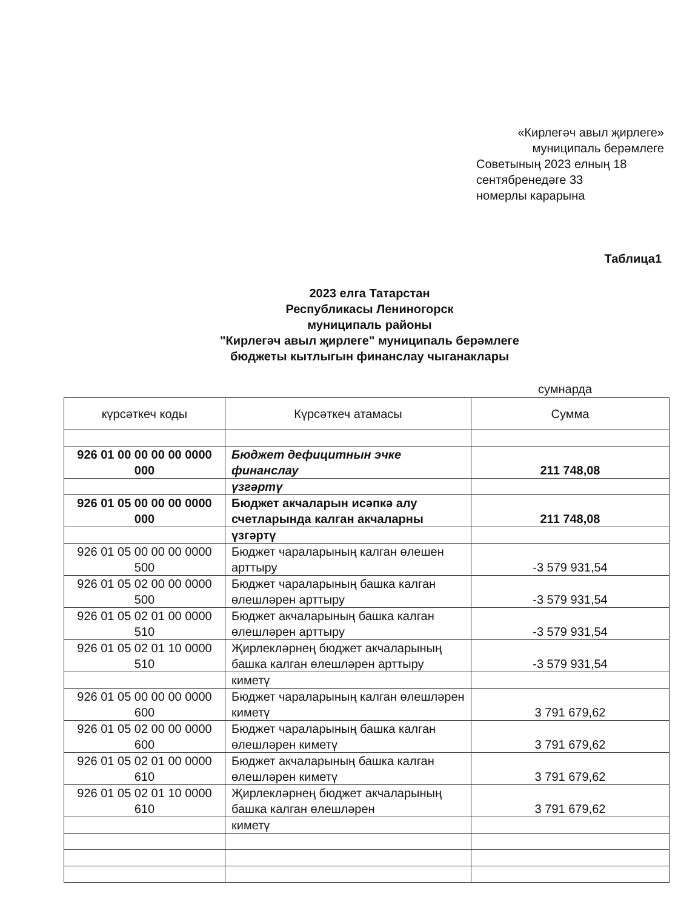«Кирлегәч авыл җирлеге»
муниципаль берәмлеге
Советының 2023 елның 18
сентябренедәге 33
номерлы карарына
Таблица1
2023 елга Татарстан
Республикасы Лениногорск
муниципаль районы
"Кирлегәч авыл җирлеге" муниципаль берәмлеге
бюджеты кытлыгын финанслау чыганаклары
сумнарда
| күрсәткеч коды | Күрсәткеч атамасы | Сумма |
| --- | --- | --- |
| 926 01 00 00 00 00 0000 000 | Бюджет дефицитнын эчке финанслау | 211 748,08 |
| | үзгәртү | |
| 926 01 05 00 00 00 0000 000 | Бюджет акчаларын исәпкә алу счетларында калган акчаларны | 211 748,08 |
| | үзгәртү | |
| 926 01 05 00 00 00 0000 500 | Бюджет чараларының калган өлешен арттыру | -3 579 931,54 |
| 926 01 05 02 00 00 0000 500 | Бюджет чараларының башка калган өлешләрен арттыру | -3 579 931,54 |
| 926 01 05 02 01 00 0000 510 | Бюджет акчаларының башка калган өлешләрен арттыру | -3 579 931,54 |
| 926 01 05 02 01 10 0000 510 | Җирлекләрнең бюджет акчаларының башка калган өлешләрен арттыру | -3 579 931,54 |
| | киметү | |
| 926 01 05 00 00 00 0000 600 | Бюджет чараларының калган өлешләрен киметү | 3 791 679,62 |
| 926 01 05 02 00 00 0000 600 | Бюджет чараларының башка калган өлешләрен киметү | 3 791 679,62 |
| 926 01 05 02 01 00 0000 610 | Бюджет акчаларының башка калган өлешләрен киметү | 3 791 679,62 |
| 926 01 05 02 01 10 0000 610 | Җирлекләрнең бюджет акчаларының башка калган өлешләрен | 3 791 679,62 |
| | киметү | |